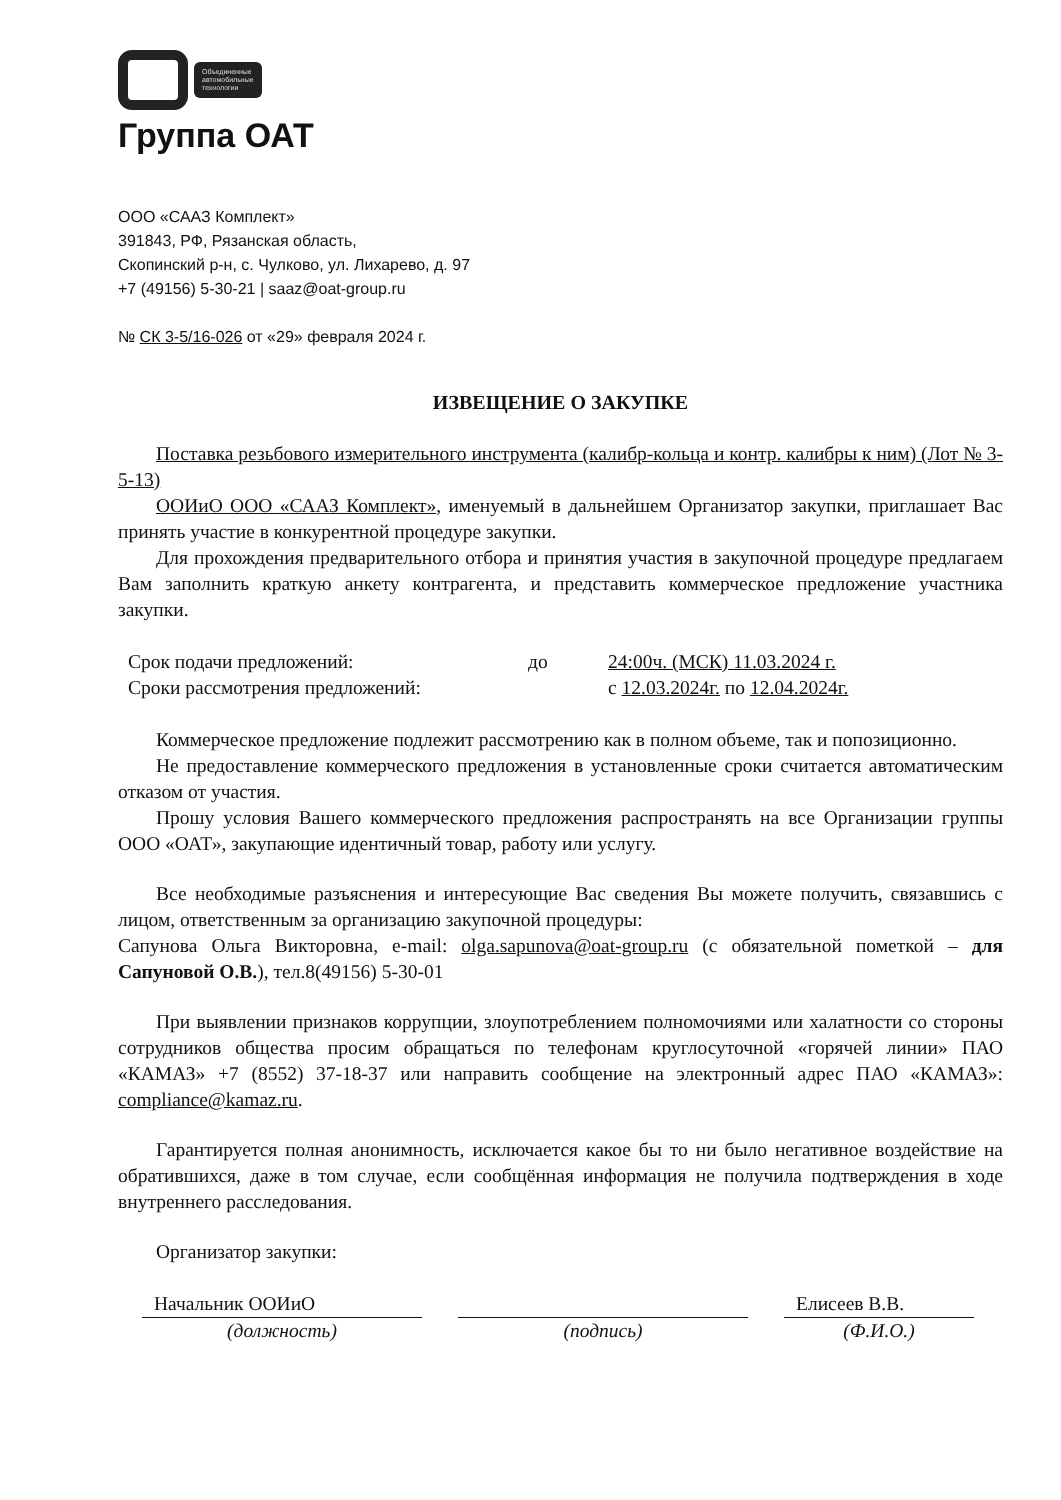Объединенные
автомобильные
технологии
Группа ОАТ
ООО «СААЗ Комплект»
391843, РФ, Рязанская область,
Скопинский р-н, с. Чулково, ул. Лихарево, д. 97
+7 (49156) 5-30-21 | saaz@oat-group.ru
№ СК 3-5/16-026 от «29» февраля 2024 г.
ИЗВЕЩЕНИЕ О ЗАКУПКЕ
Поставка резьбового измерительного инструмента (калибр-кольца и контр. калибры к ним) (Лот № 3-5-13)
ООИиО ООО «СААЗ Комплект», именуемый в дальнейшем Организатор закупки, приглашает Вас принять участие в конкурентной процедуре закупки.
Для прохождения предварительного отбора и принятия участия в закупочной процедуре предлагаем Вам заполнить краткую анкету контрагента, и представить коммерческое предложение участника закупки.
Срок подачи предложений: до 24:00ч. (МСК) 11.03.2024 г. Сроки рассмотрения предложений: с 12.03.2024г. по 12.04.2024г.
Коммерческое предложение подлежит рассмотрению как в полном объеме, так и попозиционно.
Не предоставление коммерческого предложения в установленные сроки считается автоматическим отказом от участия.
Прошу условия Вашего коммерческого предложения распространять на все Организации группы ООО «ОАТ», закупающие идентичный товар, работу или услугу.
Все необходимые разъяснения и интересующие Вас сведения Вы можете получить, связавшись с лицом, ответственным за организацию закупочной процедуры:
Сапунова Ольга Викторовна, e-mail: olga.sapunova@oat-group.ru (с обязательной пометкой – для Сапуновой О.В.), тел.8(49156) 5-30-01
При выявлении признаков коррупции, злоупотреблением полномочиями или халатности со стороны сотрудников общества просим обращаться по телефонам круглосуточной «горячей линии» ПАО «КАМАЗ» +7 (8552) 37-18-37 или направить сообщение на электронный адрес ПАО «КАМАЗ»: compliance@kamaz.ru.
Гарантируется полная анонимность, исключается какое бы то ни было негативное воздействие на обратившихся, даже в том случае, если сообщённая информация не получила подтверждения в ходе внутреннего расследования.
Организатор закупки:
Начальник ООИиО
Елисеев В.В.
(должность) (подпись) (Ф.И.О.)